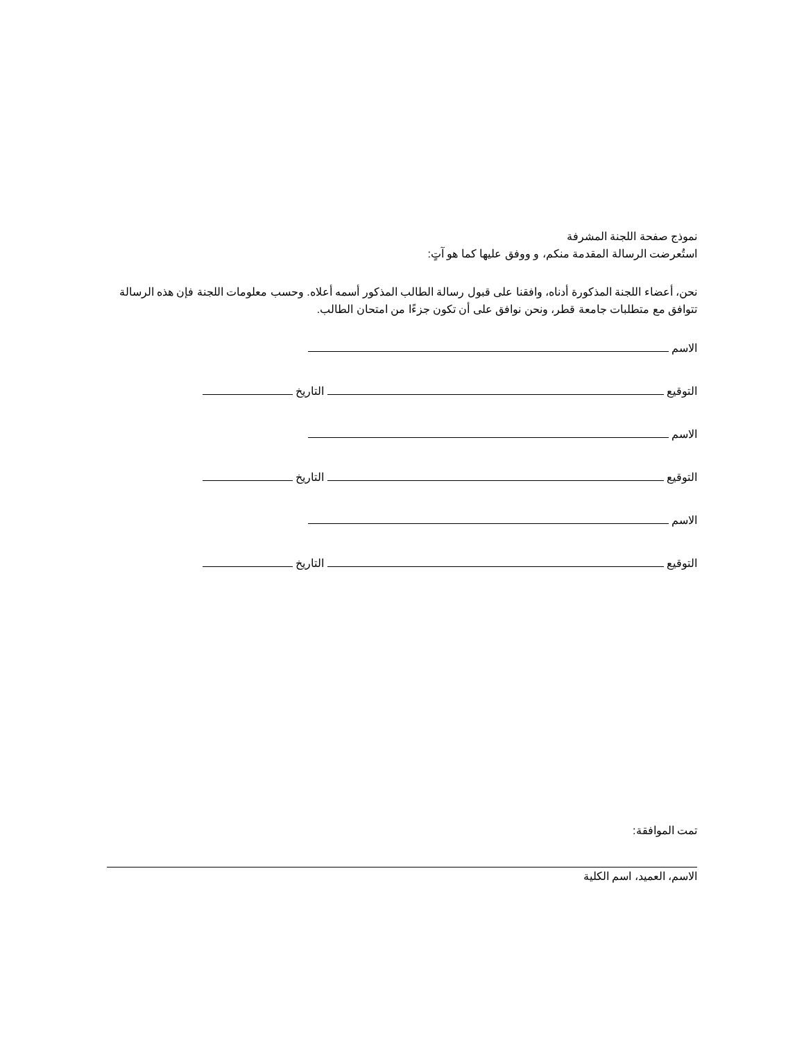نموذج صفحة اللجنة المشرفة
استُعرضت الرسالة المقدمة منكم، و ووفق عليها كما هو آتٍ:
نحن، أعضاء اللجنة المذكورة أدناه، وافقنا على قبول رسالة الطالب المذكور أسمه أعلاه. وحسب معلومات اللجنة فإن هذه الرسالة تتوافق مع متطلبات جامعة قطر، ونحن نوافق على أن تكون جزءًا من امتحان الطالب.
الاسم
التوقيع التاريخ
الاسم
التوقيع التاريخ
الاسم
التوقيع التاريخ
تمت الموافقة:
الاسم، العميد، اسم الكلية